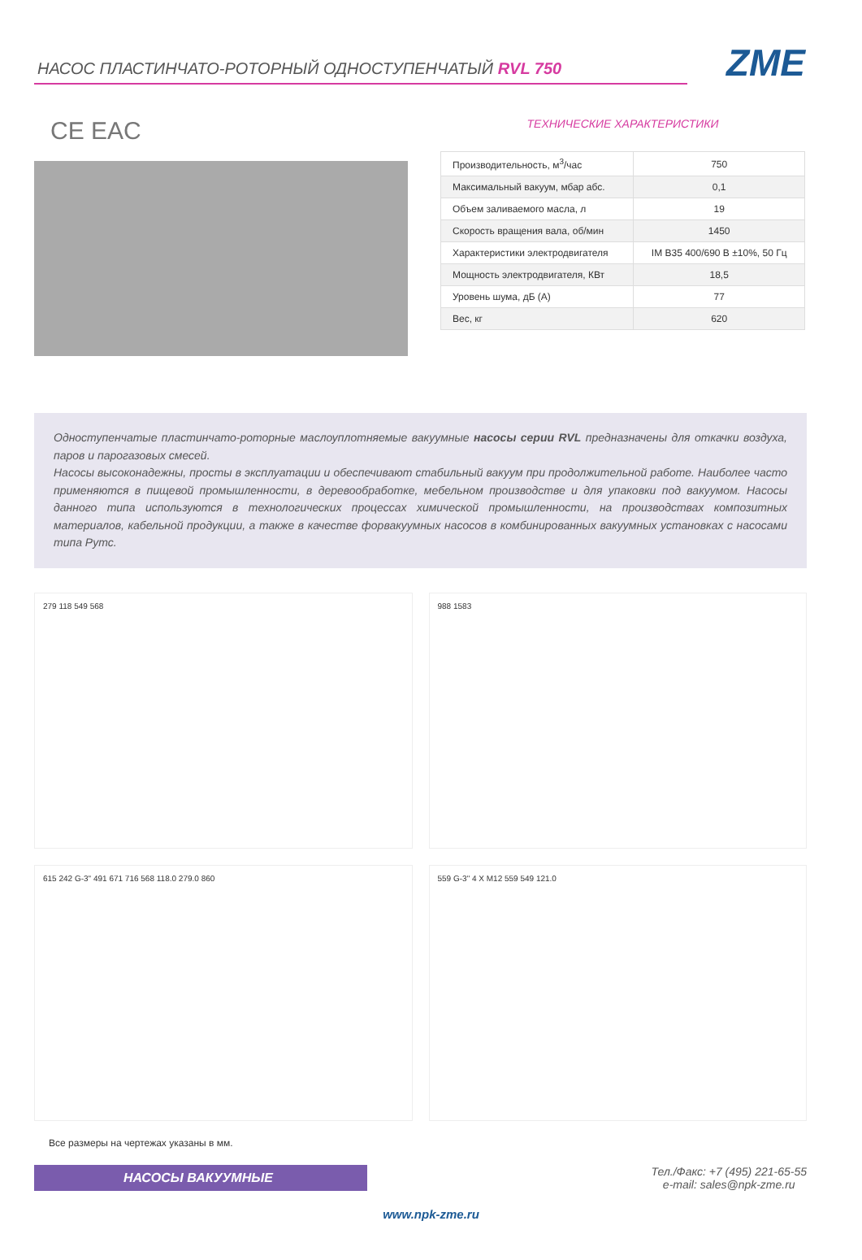НАСОС ПЛАСТИНЧАТО-РОТОРНЫЙ ОДНОСТУПЕНЧАТЫЙ RVL 750
ZME
CE EAC
ТЕХНИЧЕСКИЕ ХАРАКТЕРИСТИКИ
| Производительность, м<sup>3</sup>/час | 750 |
| Максимальный вакуум, мбар абс. | 0,1 |
| Объем заливаемого масла, л | 19 |
| Скорость вращения вала, об/мин | 1450 |
| Характеристики электродвигателя | IM B35 400/690 В ±10%, 50 Гц |
| Мощность электродвигателя, КВт | 18,5 |
| Уровень шума, дБ (А) | 77 |
| Вес, кг | 620 |
Одноступенчатые пластинчато-роторные маслоуплотняемые вакуумные насосы серии RVL предназначены для откачки воздуха, паров и парогазовых смесей.
Насосы высоконадежны, просты в эксплуатации и обеспечивают стабильный вакуум при продолжительной работе. Наиболее часто применяются в пищевой промышленности, в деревообработке, мебельном производстве и для упаковки под вакуумом. Насосы данного типа используются в технологических процессах химической промышленности, на производствах композитных материалов, кабельной продукции, а также в качестве форвакуумных насосов в комбинированных вакуумных установках с насосами типа Рутс.
279 118 549 568
988 1583
615 242 G-3" 491 671 716 568 118.0 279.0 860
559 G-3" 4 X M12 559 549 121.0
Все размеры на чертежах указаны в мм.
НАСОСЫ ВАКУУМНЫЕ
Тел./Факс: +7 (495) 221-65-55
e-mail: sales@npk-zme.ru
www.npk-zme.ru